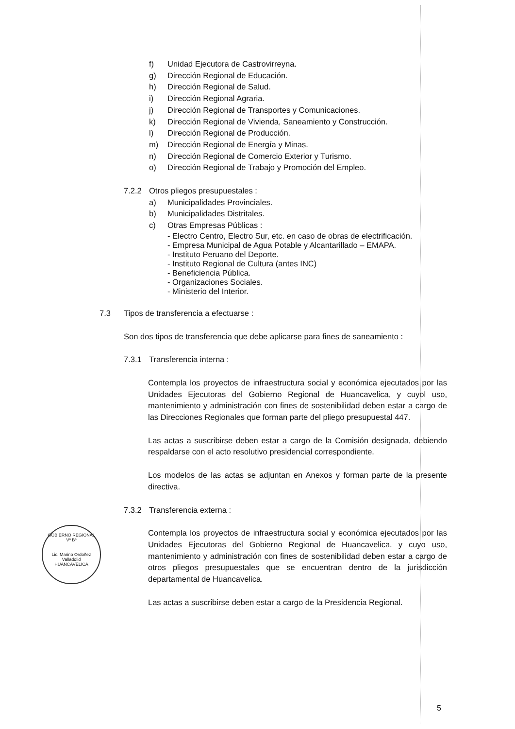f) Unidad Ejecutora de Castrovirreyna.
g) Dirección Regional de Educación.
h) Dirección Regional de Salud.
i) Dirección Regional Agraria.
j) Dirección Regional de Transportes y Comunicaciones.
k) Dirección Regional de Vivienda, Saneamiento y Construcción.
l) Dirección Regional de Producción.
m) Dirección Regional de Energía y Minas.
n) Dirección Regional de Comercio Exterior y Turismo.
o) Dirección Regional de Trabajo y Promoción del Empleo.
7.2.2 Otros pliegos presupuestales :
a) Municipalidades Provinciales.
b) Municipalidades Distritales.
c) Otras Empresas Públicas :
- Electro Centro, Electro Sur, etc. en caso de obras de electrificación.
- Empresa Municipal de Agua Potable y Alcantarillado – EMAPA.
- Instituto Peruano del Deporte.
- Instituto Regional de Cultura (antes INC)
- Beneficiencia Pública.
- Organizaciones Sociales.
- Ministerio del Interior.
7.3 Tipos de transferencia a efectuarse :
Son dos tipos de transferencia que debe aplicarse para fines de saneamiento :
7.3.1 Transferencia interna :
Contempla los proyectos de infraestructura social y económica ejecutados por las Unidades Ejecutoras del Gobierno Regional de Huancavelica, y cuyol uso, mantenimiento y administración con fines de sostenibilidad deben estar a cargo de las Direcciones Regionales que forman parte del pliego presupuestal 447.
Las actas a suscribirse deben estar a cargo de la Comisión designada, debiendo respaldarse con el acto resolutivo presidencial correspondiente.
Los modelos de las actas se adjuntan en Anexos y forman parte de la presente directiva.
7.3.2 Transferencia externa :
Contempla los proyectos de infraestructura social y económica ejecutados por las Unidades Ejecutoras del Gobierno Regional de Huancavelica, y cuyo uso, mantenimiento y administración con fines de sostenibilidad deben estar a cargo de otros pliegos presupuestales que se encuentran dentro de la jurisdicción departamental de Huancavelica.
Las actas a suscribirse deben estar a cargo de la Presidencia Regional.
GOBIERNO REGIONAL
Vº Bº
Lic. Marino Ordoñez Valladolid
HUANCAVELICA
5